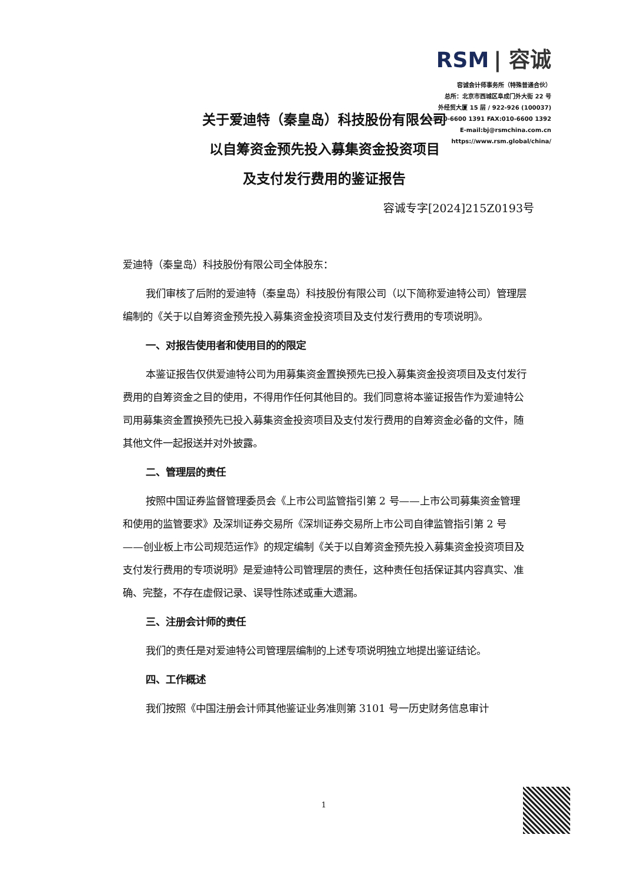RSM | 容诚
容诚会计师事务所（特殊普通合伙）
总所：北京市西城区阜成门外大街 22 号
外经贸大厦 15 层 / 922-926 (100037)
TEL:010-6600 1391 FAX:010-6600 1392
E-mail:bj@rsmchina.com.cn
https://www.rsm.global/china/
关于爱迪特（秦皇岛）科技股份有限公司
以自筹资金预先投入募集资金投资项目
及支付发行费用的鉴证报告
容诚专字[2024]215Z0193号
爱迪特（秦皇岛）科技股份有限公司全体股东：
我们审核了后附的爱迪特（秦皇岛）科技股份有限公司（以下简称爱迪特公司）管理层编制的《关于以自筹资金预先投入募集资金投资项目及支付发行费用的专项说明》。
一、对报告使用者和使用目的的限定
本鉴证报告仅供爱迪特公司为用募集资金置换预先已投入募集资金投资项目及支付发行费用的自筹资金之目的使用，不得用作任何其他目的。我们同意将本鉴证报告作为爱迪特公司用募集资金置换预先已投入募集资金投资项目及支付发行费用的自筹资金必备的文件，随其他文件一起报送并对外披露。
二、管理层的责任
按照中国证券监督管理委员会《上市公司监管指引第 2 号——上市公司募集资金管理和使用的监管要求》及深圳证券交易所《深圳证券交易所上市公司自律监管指引第 2 号——创业板上市公司规范运作》的规定编制《关于以自筹资金预先投入募集资金投资项目及支付发行费用的专项说明》是爱迪特公司管理层的责任，这种责任包括保证其内容真实、准确、完整，不存在虚假记录、误导性陈述或重大遗漏。
三、注册会计师的责任
我们的责任是对爱迪特公司管理层编制的上述专项说明独立地提出鉴证结论。
四、工作概述
我们按照《中国注册会计师其他鉴证业务准则第 3101 号一历史财务信息审计
1